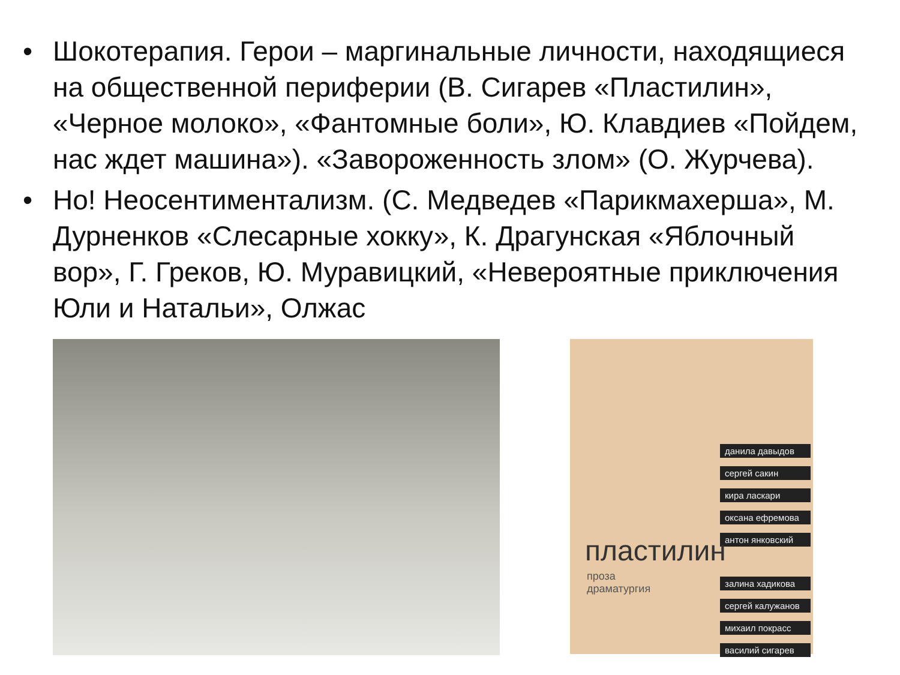• Шокотерапия. Герои – маргинальные личности, находящиеся на общественной периферии (В. Сигарев «Пластилин», «Черное молоко», «Фантомные боли», Ю. Клавдиев «Пойдем, нас ждет машина»). «Завороженность злом» (О. Журчева).
• Но! Неосентиментализм. (С. Медведев «Парикмахерша», М. Дурненков «Слесарные хокку», К. Драгунская «Яблочный вор», Г. Греков, Ю. Муравицкий, «Невероятные приключения Юли и Натальи», Олжас
данила давыдов
сергей сакин
кира ласкари
оксана ефремова
антон янковский
залина хадикова
сергей калужанов
михаил покрасс
василий сигарев
пластилин
проза
драматургия